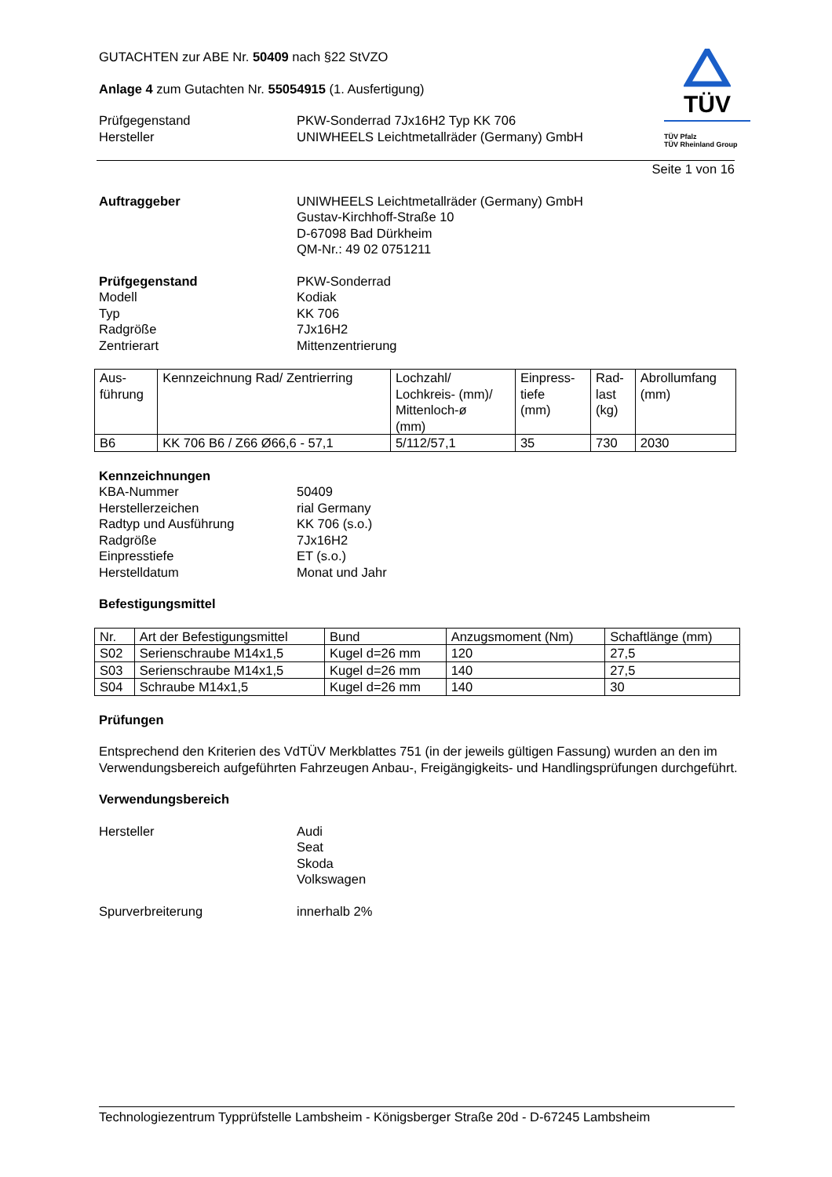TÜV
TÜV Pfalz
TÜV Rheinland Group
GUTACHTEN zur ABE Nr. 50409 nach §22 StVZO
Anlage 4 zum Gutachten Nr. 55054915 (1. Ausfertigung)
Prüfgegenstand
Hersteller
PKW-Sonderrad 7Jx16H2 Typ KK 706
UNIWHEELS Leichtmetallräder (Germany) GmbH
Seite 1 von 16
Auftraggeber UNIWHEELS Leichtmetallräder (Germany) GmbH
Gustav-Kirchhoff-Straße 10
D-67098 Bad Dürkheim
QM-Nr.: 49 02 0751211
Prüfgegenstand
Modell
Typ
Radgröße
Zentrierart
PKW-Sonderrad
Kodiak
KK 706
7Jx16H2
Mittenzentrierung
| Aus- führung | Kennzeichnung Rad/ Zentrierring | Lochzahl/ Lochkreis- (mm)/ Mittenloch-ø (mm) | Einpress- tiefe (mm) | Rad- last (kg) | Abrollumfang (mm) |
| --- | --- | --- | --- | --- | --- |
| B6 | KK 706 B6 / Z66 Ø66,6 - 57,1 | 5/112/57,1 | 35 | 730 | 2030 |
Kennzeichnungen
KBA-Nummer
Herstellerzeichen
Radtyp und Ausführung
Radgröße
Einpresstiefe
Herstelldatum
50409
rial Germany
KK 706 (s.o.)
7Jx16H2
ET (s.o.)
Monat und Jahr
Befestigungsmittel
| Nr. | Art der Befestigungsmittel | Bund | Anzugsmoment (Nm) | Schaftlänge (mm) |
| --- | --- | --- | --- | --- |
| S02 | Serienschraube M14x1,5 | Kugel d=26 mm | 120 | 27,5 |
| S03 | Serienschraube M14x1,5 | Kugel d=26 mm | 140 | 27,5 |
| S04 | Schraube M14x1,5 | Kugel d=26 mm | 140 | 30 |
Prüfungen
Entsprechend den Kriterien des VdTÜV Merkblattes 751 (in der jeweils gültigen Fassung) wurden an den im Verwendungsbereich aufgeführten Fahrzeugen Anbau-, Freigängigkeits- und Handlingsprüfungen durchgeführt.
Verwendungsbereich
Hersteller Audi
Seat
Skoda
Volkswagen
Spurverbreiterung innerhalb 2%
Technologiezentrum Typprüfstelle Lambsheim - Königsberger Straße 20d - D-67245 Lambsheim